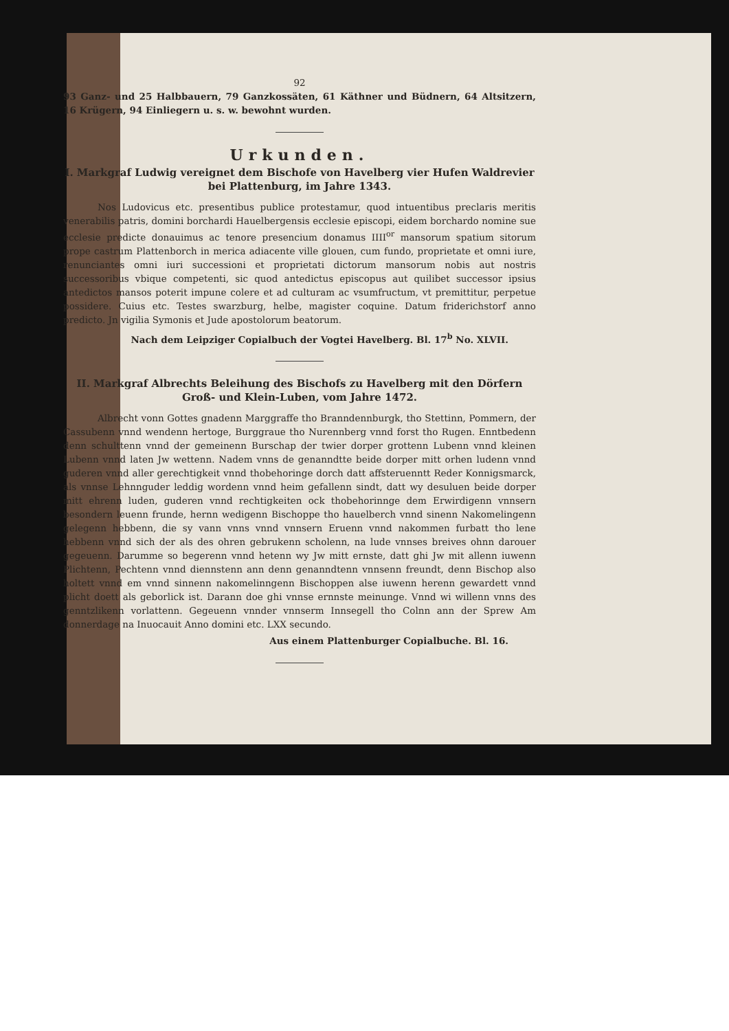92
93 Ganz- und 25 Halbbauern, 79 Ganzkossäten, 61 Käthner und Büdnern, 64 Altsitzern, 16 Krügern, 94 Einliegern u. s. w. bewohnt wurden.
Urkunden.
I. Markgraf Ludwig vereignet dem Bischofe von Havelberg vier Hufen Waldrevier bei Plattenburg, im Jahre 1343.
Nos Ludovicus etc. presentibus publice protestamur, quod intuentibus preclaris meritis venerabilis patris, domini borchardi Hauelbergensis ecclesie episcopi, eidem borchardo nomine sue ecclesie predicte donauimus ac tenore presencium donamus IIII<sup>or</sup> mansorum spatium sitorum prope castrum Plattenborch in merica adiacente ville glouen, cum fundo, proprietate et omni iure, renunciantes omni iuri successioni et proprietati dictorum mansorum nobis aut nostris successoribus vbique competenti, sic quod antedictus episcopus aut quilibet successor ipsius antedictos mansos poterit impune colere et ad culturam ac vsumfructum, vt premittitur, perpetue possidere. Cuius etc. Testes swarzburg, helbe, magister coquine. Datum friderichstorf anno predicto. Jn vigilia Symonis et Jude apostolorum beatorum.
Nach dem Leipziger Copialbuch der Vogtei Havelberg. Bl. 17<sup>b</sup> No. XLVII.
II. Markgraf Albrechts Beleihung des Bischofs zu Havelberg mit den Dörfern Groß- und Klein-Luben, vom Jahre 1472.
Albrecht vonn Gottes gnadenn Marggraffe tho Branndennburgk, tho Stettinn, Pommern, der Cassubenn vnnd wendenn hertoge, Burggraue tho Nurennberg vnnd forst tho Rugen. Enntbedenn denn schulttenn vnnd der gemeinenn Burschap der twier dorper grottenn Lubenn vnnd kleinen Lubenn vnnd laten Jw wettenn. Nadem vnns de genanndtte beide dorper mitt orhen ludenn vnnd guderen vnnd aller gerechtigkeit vnnd thobehoringe dorch datt affsteruenntt Reder Konnigsmarck, als vnnse Lehnnguder leddig wordenn vnnd heim gefallenn sindt, datt wy desuluen beide dorper mitt ehrenn luden, guderen vnnd rechtigkeiten ock thobehorinnge dem Erwirdigenn vnnsern besondern leuenn frunde, hernn wedigenn Bischoppe tho hauelberch vnnd sinenn Nakomelingenn gelegenn hebbenn, die sy vann vnns vnnd vnnsern Eruenn vnnd nakommen furbatt tho lene hebbenn vnnd sich der als des ohren gebrukenn scholenn, na lude vnnses breives ohnn darouer gegeuenn. Darumme so begerenn vnnd hetenn wy Jw mitt ernste, datt ghi Jw mit allenn iuwenn Plichtenn, Pechtenn vnnd diennstenn ann denn genanndtenn vnnsenn freundt, denn Bischop also holtett vnnd em vnnd sinnenn nakomelinngenn Bischoppen alse iuwenn herenn gewardett vnnd plicht doett als geborlick ist. Darann doe ghi vnnse ernnste meinunge. Vnnd wi willenn vnns des genntzlikenn vorlattenn. Gegeuenn vnnder vnnserm Innsegell tho Colnn ann der Sprew Am donnerdage na Inuocauit Anno domini etc. LXX secundo.
Aus einem Plattenburger Copialbuche. Bl. 16.